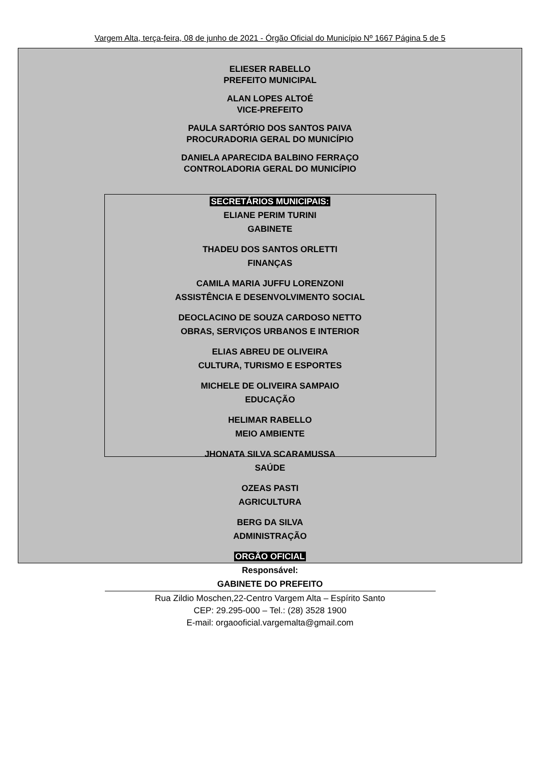Vargem Alta, terça-feira, 08 de junho de 2021 - Órgão Oficial do Município Nº 1667 Página 5 de 5
ELIESER RABELLO
PREFEITO MUNICIPAL
ALAN LOPES ALTOÉ
VICE-PREFEITO
PAULA SARTÓRIO DOS SANTOS PAIVA
PROCURADORIA GERAL DO MUNICÍPIO
DANIELA APARECIDA BALBINO FERRAÇO
CONTROLADORIA GERAL DO MUNICÍPIO
SECRETÁRIOS MUNICIPAIS:
ELIANE PERIM TURINI
GABINETE
THADEU DOS SANTOS ORLETTI
FINANÇAS
CAMILA MARIA JUFFU LORENZONI
ASSISTÊNCIA E DESENVOLVIMENTO SOCIAL
DEOCLACINO DE SOUZA CARDOSO NETTO
OBRAS, SERVIÇOS URBANOS E INTERIOR
ELIAS ABREU DE OLIVEIRA
CULTURA, TURISMO E ESPORTES
MICHELE DE OLIVEIRA SAMPAIO
EDUCAÇÃO
HELIMAR RABELLO
MEIO AMBIENTE
JHONATA SILVA SCARAMUSSA
SAÚDE
OZEAS PASTI
AGRICULTURA
BERG DA SILVA
ADMINISTRAÇÃO
ORGÃO OFICIAL
Responsável:
GABINETE DO PREFEITO
Rua Zildio Moschen,22-Centro Vargem Alta – Espírito Santo
CEP: 29.295-000 – Tel.: (28) 3528 1900
E-mail: orgaooficial.vargemalta@gmail.com